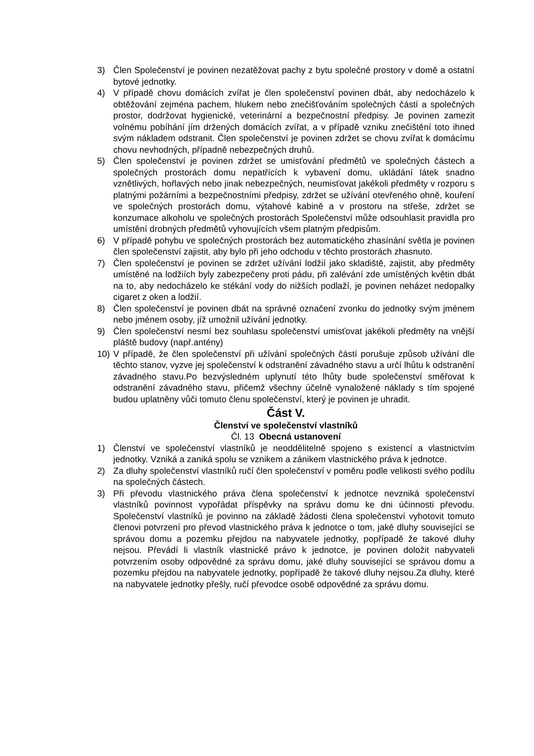3) Člen Společenství je povinen nezatěžovat pachy z bytu společné prostory v domě a ostatní bytové jednotky.
4) V případě chovu domácích zvířat je člen společenství povinen dbát, aby nedocházelo k obtěžování zejména pachem, hlukem nebo znečišťováním společných částí a společných prostor, dodržovat hygienické, veterinární a bezpečnostní předpisy. Je povinen zamezit volnému pobíhání jím držených domácích zvířat, a v případě vzniku znečištění toto ihned svým nákladem odstranit. Člen společenství je povinen zdržet se chovu zvířat k domácímu chovu nevhodných, případně nebezpečných druhů.
5) Člen společenství je povinen zdržet se umisťování předmětů ve společných částech a společných prostorách domu nepatřících k vybavení domu, ukládání látek snadno vznětlivých, hořlavých nebo jinak nebezpečných, neumisťovat jakékoli předměty v rozporu s platnými požárními a bezpečnostními předpisy, zdržet se užívání otevřeného ohně, kouření ve společných prostorách domu, výtahové kabině a v prostoru na střeše, zdržet se konzumace alkoholu ve společných prostorách Společenství může odsouhlasit pravidla pro umístění drobných předmětů vyhovujících všem platným předpisům.
6) V případě pohybu ve společných prostorách bez automatického zhasínání světla je povinen člen společenství zajistit, aby bylo při jeho odchodu v těchto prostorách zhasnuto.
7) Člen společenství je povinen se zdržet užívání lodžií jako skladiště, zajistit, aby předměty umístěné na lodžiích byly zabezpečeny proti pádu, při zalévání zde umístěných květin dbát na to, aby nedocházelo ke stékání vody do nižších podlaží, je povinen neházet nedopalky cigaret z oken a lodžií.
8) Člen společenství je povinen dbát na správné označení zvonku do jednotky svým jménem nebo jménem osoby, jíž umožnil užívání jednotky.
9) Člen společenství nesmí bez souhlasu společenství umisťovat jakékoli předměty na vnější pláště budovy (např.antény)
10) V případě, že člen společenství při užívání společných částí porušuje způsob užívání dle těchto stanov, vyzve jej společenství k odstranění závadného stavu a určí lhůtu k odstranění závadného stavu.Po bezvýsledném uplynutí této lhůty bude společenství směřovat k odstranění závadného stavu, přičemž všechny účelně vynaložené náklady s tím spojené budou uplatněny vůči tomuto členu společenství, který je povinen je uhradit.
Část V.
Členství ve společenství vlastníků
Čl. 13 Obecná ustanovení
1) Členství ve společenství vlastníků je neoddělitelně spojeno s existencí a vlastnictvím jednotky. Vzniká a zaniká spolu se vznikem a zánikem vlastnického práva k jednotce.
2) Za dluhy společenství vlastníků ručí člen společenství v poměru podle velikosti svého podílu na společných částech.
3) Při převodu vlastnického práva člena společenství k jednotce nevzniká společenství vlastníků povinnost vypořádat příspěvky na správu domu ke dni účinnosti převodu. Společenství vlastníků je povinno na základě žádosti člena společenství vyhotovit tomuto členovi potvrzení pro převod vlastnického práva k jednotce o tom, jaké dluhy související se správou domu a pozemku přejdou na nabyvatele jednotky, popřípadě že takové dluhy nejsou. Převádí li vlastník vlastnické právo k jednotce, je povinen doložit nabyvateli potvrzením osoby odpovědné za správu domu, jaké dluhy související se správou domu a pozemku přejdou na nabyvatele jednotky, popřípadě že takové dluhy nejsou.Za dluhy, které na nabyvatele jednotky přešly, ručí převodce osobě odpovědné za správu domu.